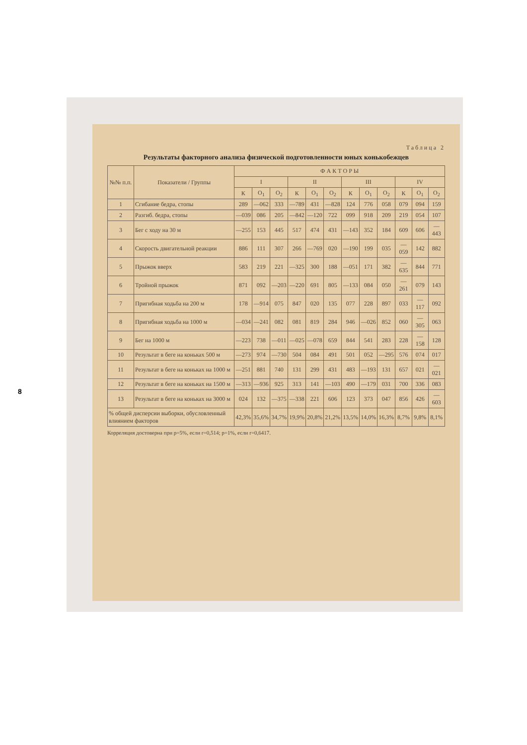8
Таблица 2
Результаты факторного анализа физической подготовленности юных конькобежцев
| №№ п.п. | Показатели / Группы | Ф А К Т О Р Ы | | | | | | | | | | | |
| --- | --- | --- | --- | --- | --- | --- | --- | --- | --- | --- | --- | --- | --- |
| | | I | | | II | | | III | | | IV | | |
| | | К | О<sub>1</sub> | О<sub>2</sub> | К | О<sub>1</sub> | О<sub>2</sub> | К | О<sub>1</sub> | О<sub>2</sub> | К | О<sub>1</sub> | О<sub>2</sub> |
| 1 | Сгибание бедра, стопы | 289 | —062 | 333 | —789 | 431 | —828 | 124 | 776 | 058 | 079 | 094 | 159 |
| 2 | Разгиб. бедра, стопы | —039 | 086 | 205 | —842 | —120 | 722 | 099 | 918 | 209 | 219 | 054 | 107 |
| 3 | Бег с ходу на 30 м | —255 | 153 | 445 | 517 | 474 | 431 | —143 | 352 | 184 | 609 | 606 | —443 |
| 4 | Скорость двигательной реакции | 886 | 111 | 307 | 266 | —769 | 020 | —190 | 199 | 035 | —059 | 142 | 882 |
| 5 | Прыжок вверх | 583 | 219 | 221 | —325 | 300 | 188 | —051 | 171 | 382 | —635 | 844 | 771 |
| 6 | Тройной прыжок | 871 | 092 | —203 | —220 | 691 | 805 | —133 | 084 | 050 | —261 | 079 | 143 |
| 7 | Пригибная ходьба на 200 м | 178 | —914 | 075 | 847 | 020 | 135 | 077 | 228 | 897 | 033 | —117 | 092 |
| 8 | Пригибная ходьба на 1000 м | —034 | —241 | 082 | 081 | 819 | 284 | 946 | —026 | 852 | 060 | —305 | 063 |
| 9 | Бег на 1000 м | —223 | 738 | —011 | —025 | —078 | 659 | 844 | 541 | 283 | 228 | —158 | 128 |
| 10 | Результат в беге на коньках 500 м | —273 | 974 | —730 | 504 | 084 | 491 | 501 | 052 | —295 | 576 | 074 | 017 |
| 11 | Результат в беге на коньках на 1000 м | —251 | 881 | 740 | 131 | 299 | 431 | 483 | —193 | 131 | 657 | 021 | —021 |
| 12 | Результат в беге на коньках на 1500 м | —313 | —936 | 925 | 313 | 141 | —103 | 490 | —179 | 031 | 700 | 336 | 083 |
| 13 | Результат в беге на коньках на 3000 м | 024 | 132 | —375 | —338 | 221 | 606 | 123 | 373 | 047 | 856 | 426 | —603 |
| % общей дисперсии выборки, обусловленный влиянием факторов | | 42,3% | 35,6% | 34,7% | 19,9% | 20,8% | 21,2% | 13,5% | 14,0% | 16,3% | 8,7% | 9,8% | 8,1% |
Корреляция достоверна при p=5%, если r=0,514; p=1%, если r=0,6417.